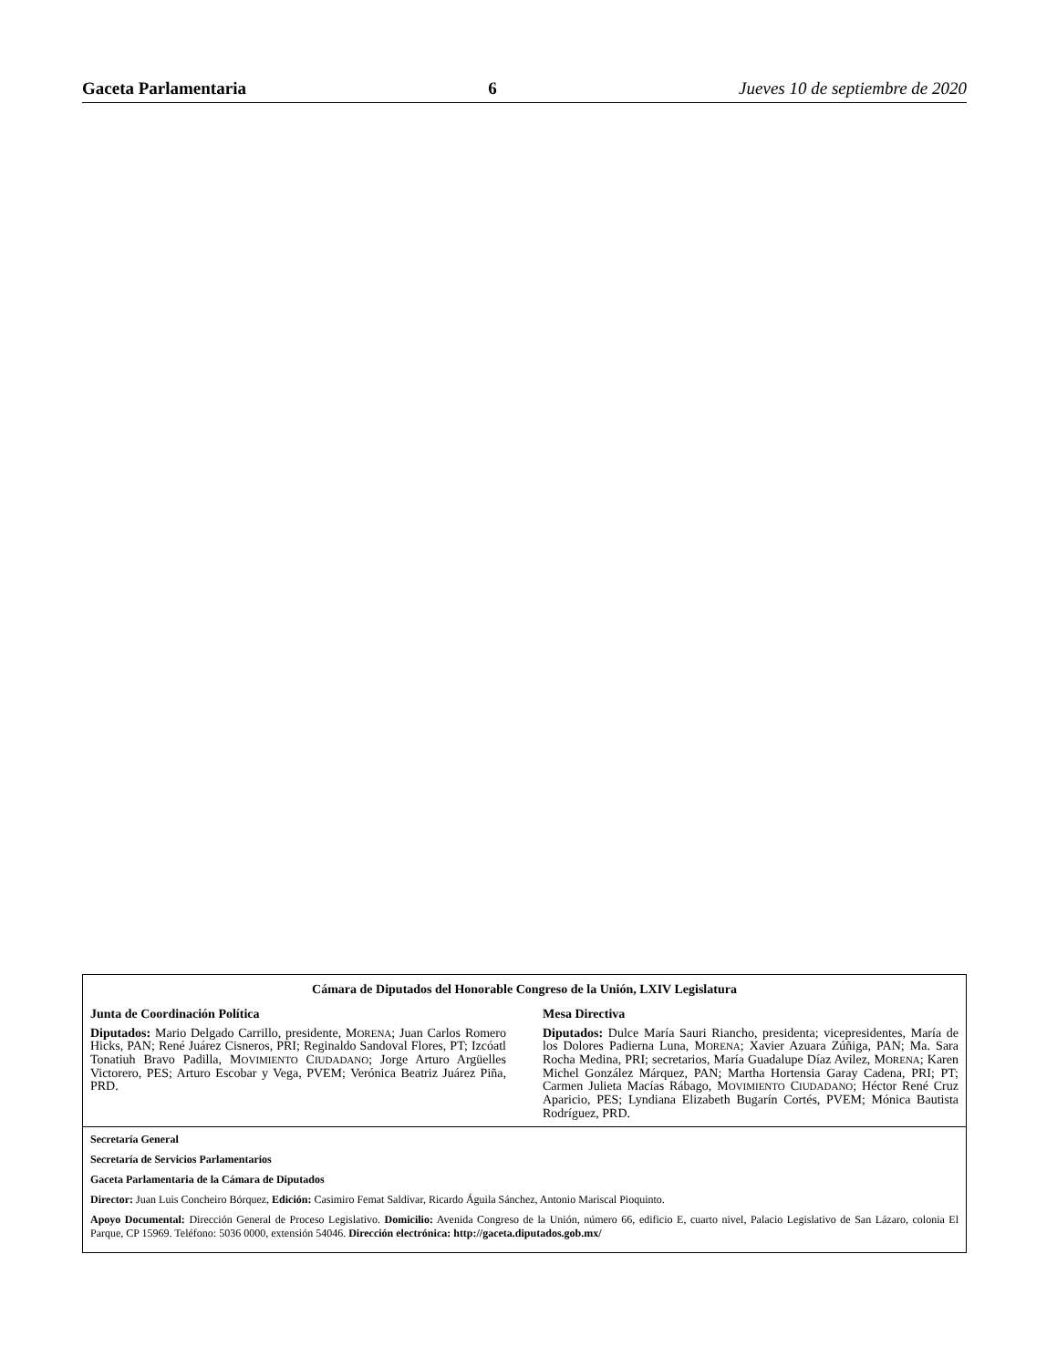Gaceta Parlamentaria 6 Jueves 10 de septiembre de 2020
Cámara de Diputados del Honorable Congreso de la Unión, LXIV Legislatura
Junta de Coordinación Política
Diputados: Mario Delgado Carrillo, presidente, MORENA; Juan Carlos Romero Hicks, PAN; René Juárez Cisneros, PRI; Reginaldo Sandoval Flores, PT; Izcóatl Tonatiuh Bravo Padilla, MOVIMIENTO CIUDADANO; Jorge Arturo Argüelles Victorero, PES; Arturo Escobar y Vega, PVEM; Verónica Beatriz Juárez Piña, PRD.
Mesa Directiva
Diputados: Dulce María Sauri Riancho, presidenta; vicepresidentes, María de los Dolores Padierna Luna, MORENA; Xavier Azuara Zúñiga, PAN; Ma. Sara Rocha Medina, PRI; secretarios, María Guadalupe Díaz Avilez, MORENA; Karen Michel González Márquez, PAN; Martha Hortensia Garay Cadena, PRI; PT; Carmen Julieta Macías Rábago, MOVIMIENTO CIUDADANO; Héctor René Cruz Aparicio, PES; Lyndiana Elizabeth Bugarín Cortés, PVEM; Mónica Bautista Rodríguez, PRD.
Secretaría General
Secretaría de Servicios Parlamentarios
Gaceta Parlamentaria de la Cámara de Diputados
Director: Juan Luis Concheiro Bórquez, Edición: Casimiro Femat Saldívar, Ricardo Águila Sánchez, Antonio Mariscal Pioquinto.
Apoyo Documental: Dirección General de Proceso Legislativo. Domicilio: Avenida Congreso de la Unión, número 66, edificio E, cuarto nivel, Palacio Legislativo de San Lázaro, colonia El Parque, CP 15969. Teléfono: 5036 0000, extensión 54046. Dirección electrónica: http://gaceta.diputados.gob.mx/